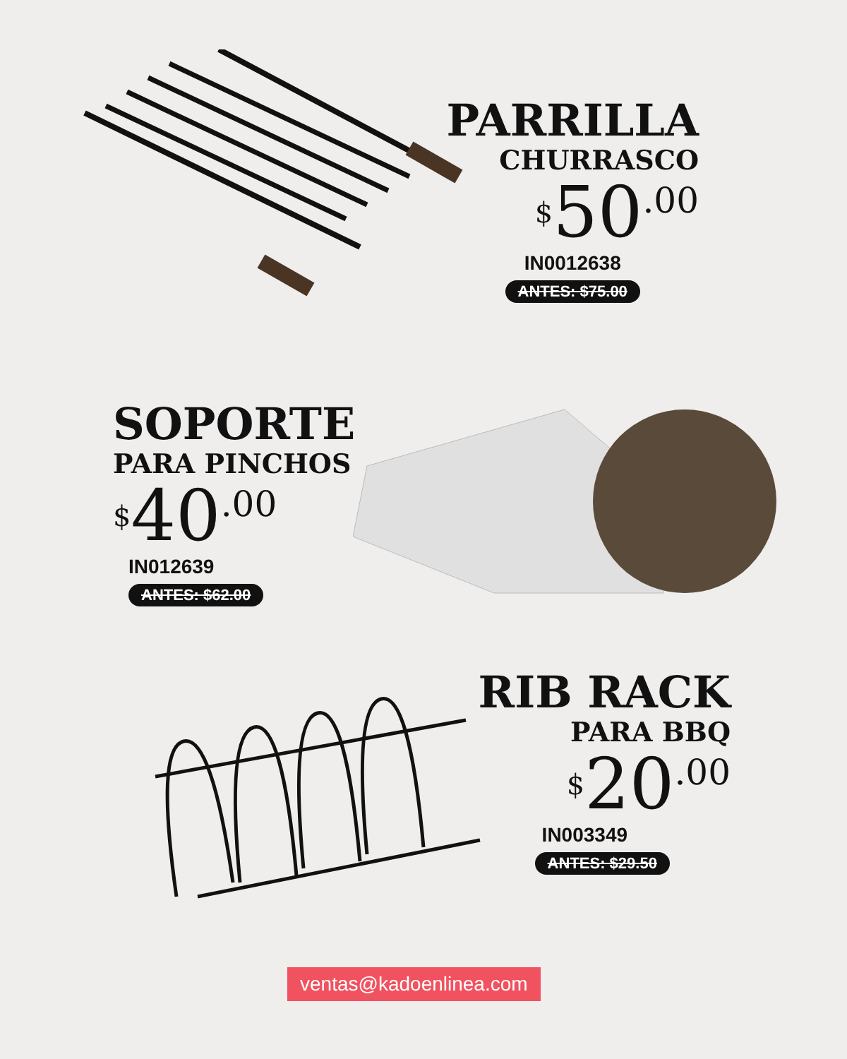PARRILLA
CHURRASCO
$50<sup>.00</sup>
IN0012638
ANTES: $75.00
SOPORTE
PARA PINCHOS
$40<sup>.00</sup>
IN012639
ANTES: $62.00
RIB RACK
PARA BBQ
$20<sup>.00</sup>
IN003349
ANTES: $29.50
ventas@kadoenlinea.com